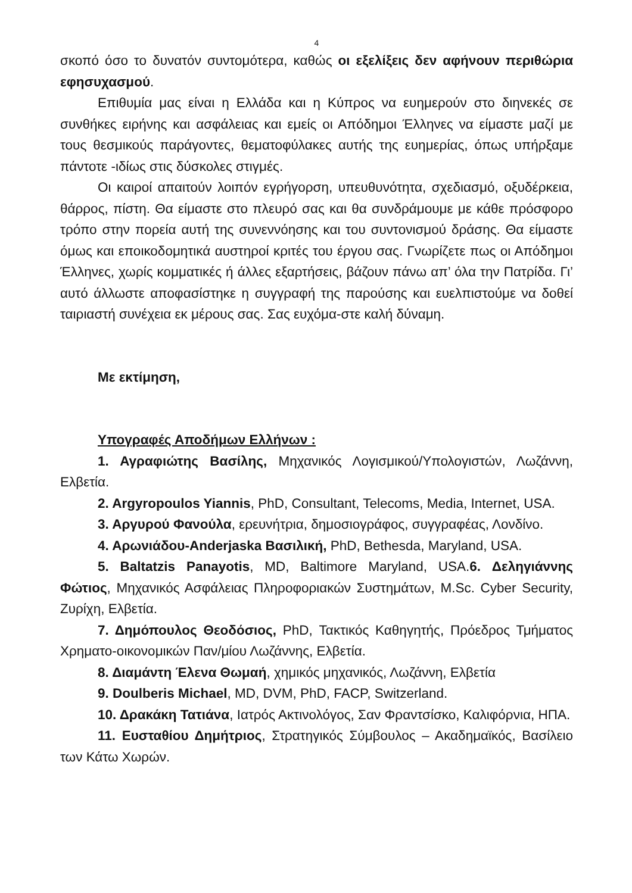4
σκοπό όσο το δυνατόν συντομότερα, καθώς οι εξελίξεις δεν αφήνουν περιθώρια εφησυχασμού.
Επιθυμία μας είναι η Ελλάδα και η Κύπρος να ευημερούν στο διηνεκές σε συνθήκες ειρήνης και ασφάλειας και εμείς οι Απόδημοι Έλληνες να είμαστε μαζί με τους θεσμικούς παράγοντες, θεματοφύλακες αυτής της ευημερίας, όπως υπήρξαμε πάντοτε -ιδίως στις δύσκολες στιγμές.
Οι καιροί απαιτούν λοιπόν εγρήγορση, υπευθυνότητα, σχεδιασμό, οξυδέρκεια, θάρρος, πίστη. Θα είμαστε στο πλευρό σας και θα συνδράμουμε με κάθε πρόσφορο τρόπο στην πορεία αυτή της συνεννόησης και του συντονισμού δράσης. Θα είμαστε όμως και εποικοδομητικά αυστηροί κριτές του έργου σας. Γνωρίζετε πως οι Απόδημοι Έλληνες, χωρίς κομματικές ή άλλες εξαρτήσεις, βάζουν πάνω απ’ όλα την Πατρίδα. Γι’ αυτό άλλωστε αποφασίστηκε η συγγραφή της παρούσης και ευελπιστούμε να δοθεί ταιριαστή συνέχεια εκ μέρους σας. Σας ευχόμα-στε καλή δύναμη.
Με εκτίμηση,
Υπογραφές Αποδήμων Ελλήνων :
1. Αγραφιώτης Βασίλης, Μηχανικός Λογισμικού/Υπολογιστών, Λωζάννη, Ελβετία.
2. Argyropoulos Yiannis, PhD, Consultant, Telecoms, Media, Internet, USA.
3. Αργυρού Φανούλα, ερευνήτρια, δημοσιογράφος, συγγραφέας, Λονδίνο.
4. Αρωνιάδου-Anderjaska Βασιλική, PhD, Bethesda, Maryland, USA.
5. Baltatzis Panayotis, MD, Baltimore Maryland, USA.6. Δεληγιάννης Φώτιος, Μηχανικός Ασφάλειας Πληροφοριακών Συστημάτων, M.Sc. Cyber Security, Ζυρίχη, Ελβετία.
7. Δημόπουλος Θεοδόσιος, PhD, Τακτικός Καθηγητής, Πρόεδρος Τμήματος Χρηματο-οικονομικών Παν/μίου Λωζάννης, Ελβετία.
8. Διαμάντη Έλενα Θωμαή, χημικός μηχανικός, Λωζάννη, Ελβετία
9. Doulberis Michael, MD, DVM, PhD, FACP, Switzerland.
10. Δρακάκη Τατιάνα, Ιατρός Ακτινολόγος, Σαν Φραντσίσκο, Καλιφόρνια, ΗΠΑ.
11. Ευσταθίου Δημήτριος, Στρατηγικός Σύμβουλος – Ακαδημαϊκός, Βασίλειο των Κάτω Χωρών.